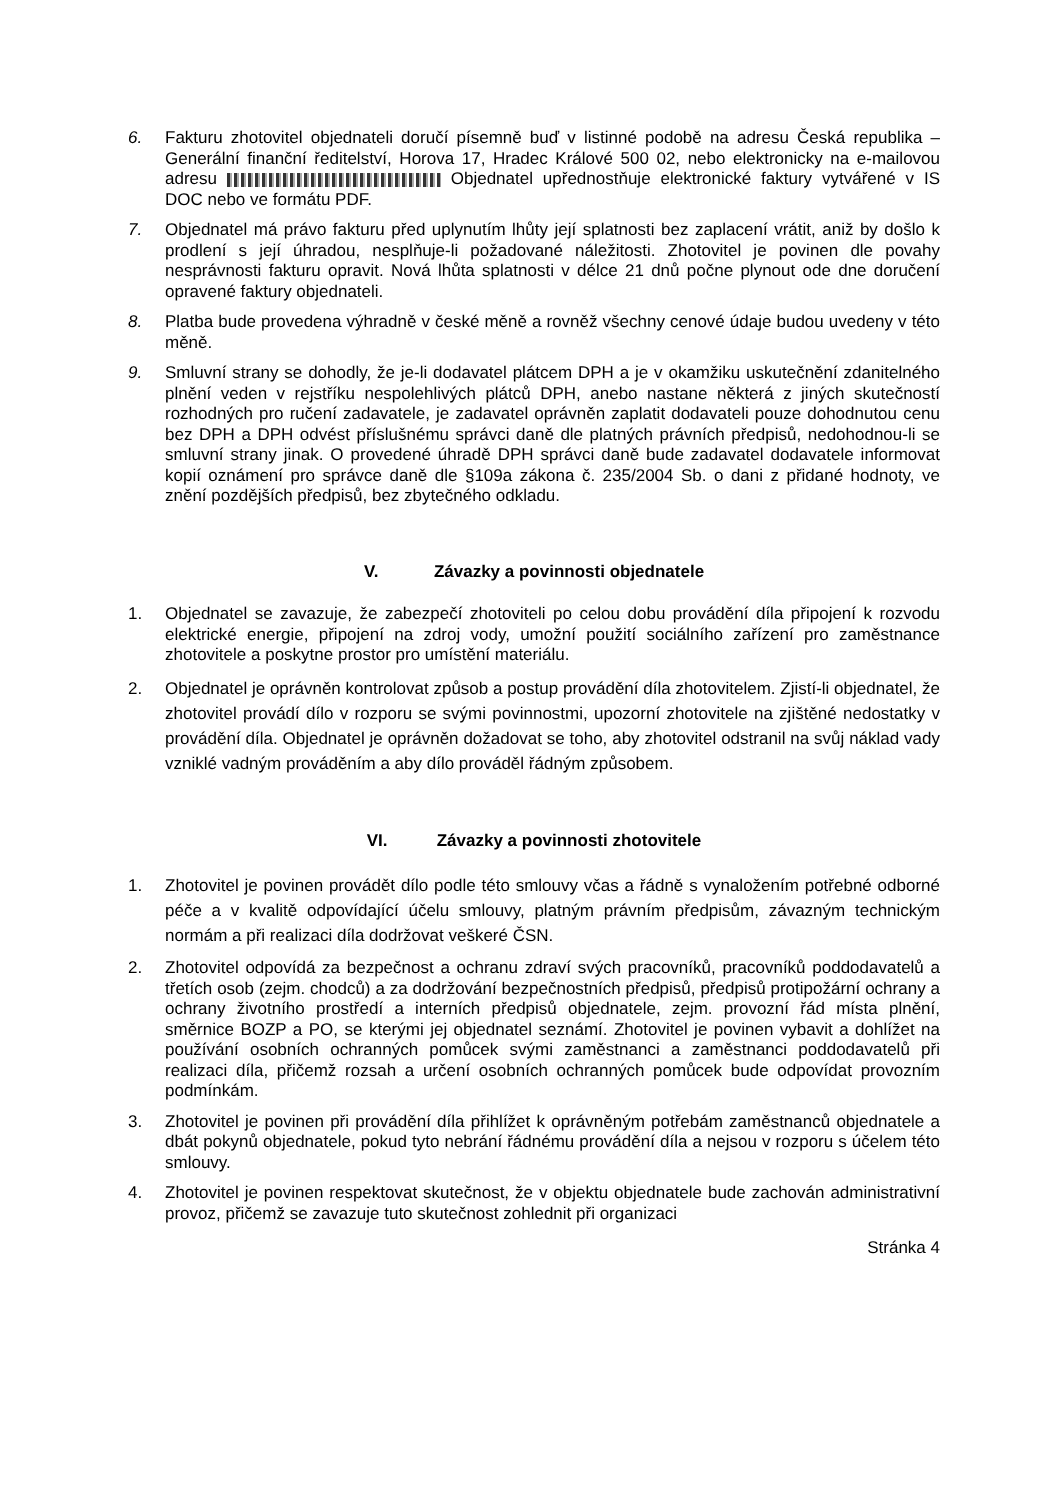6. Fakturu zhotovitel objednateli doručí písemně buď v listinné podobě na adresu Česká republika – Generální finanční ředitelství, Horova 17, Hradec Králové 500 02, nebo elektronicky na e-mailovou adresu Objednatel upřednostňuje elektronické faktury vytvářené v IS DOC nebo ve formátu PDF.
7. Objednatel má právo fakturu před uplynutím lhůty její splatnosti bez zaplacení vrátit, aniž by došlo k prodlení s její úhradou, nesplňuje-li požadované náležitosti. Zhotovitel je povinen dle povahy nesprávnosti fakturu opravit. Nová lhůta splatnosti v délce 21 dnů počne plynout ode dne doručení opravené faktury objednateli.
8. Platba bude provedena výhradně v české měně a rovněž všechny cenové údaje budou uvedeny v této měně.
9. Smluvní strany se dohodly, že je-li dodavatel plátcem DPH a je v okamžiku uskutečnění zdanitelného plnění veden v rejstříku nespolehlivých plátců DPH, anebo nastane některá z jiných skutečností rozhodných pro ručení zadavatele, je zadavatel oprávněn zaplatit dodavateli pouze dohodnutou cenu bez DPH a DPH odvést příslušnému správci daně dle platných právních předpisů, nedohodnou-li se smluvní strany jinak. O provedené úhradě DPH správci daně bude zadavatel dodavatele informovat kopií oznámení pro správce daně dle §109a zákona č. 235/2004 Sb. o dani z přidané hodnoty, ve znění pozdějších předpisů, bez zbytečného odkladu.
V. Závazky a povinnosti objednatele
1. Objednatel se zavazuje, že zabezpečí zhotoviteli po celou dobu provádění díla připojení k rozvodu elektrické energie, připojení na zdroj vody, umožní použití sociálního zařízení pro zaměstnance zhotovitele a poskytne prostor pro umístění materiálu.
2. Objednatel je oprávněn kontrolovat způsob a postup provádění díla zhotovitelem. Zjistí-li objednatel, že zhotovitel provádí dílo v rozporu se svými povinnostmi, upozorní zhotovitele na zjištěné nedostatky v provádění díla. Objednatel je oprávněn dožadovat se toho, aby zhotovitel odstranil na svůj náklad vady vzniklé vadným prováděním a aby dílo prováděl řádným způsobem.
VI. Závazky a povinnosti zhotovitele
1. Zhotovitel je povinen provádět dílo podle této smlouvy včas a řádně s vynaložením potřebné odborné péče a v kvalitě odpovídající účelu smlouvy, platným právním předpisům, závazným technickým normám a při realizaci díla dodržovat veškeré ČSN.
2. Zhotovitel odpovídá za bezpečnost a ochranu zdraví svých pracovníků, pracovníků poddodavatelů a třetích osob (zejm. chodců) a za dodržování bezpečnostních předpisů, předpisů protipožární ochrany a ochrany životního prostředí a interních předpisů objednatele, zejm. provozní řád místa plnění, směrnice BOZP a PO, se kterými jej objednatel seznámí. Zhotovitel je povinen vybavit a dohlížet na používání osobních ochranných pomůcek svými zaměstnanci a zaměstnanci poddodavatelů při realizaci díla, přičemž rozsah a určení osobních ochranných pomůcek bude odpovídat provozním podmínkám.
3. Zhotovitel je povinen při provádění díla přihlížet k oprávněným potřebám zaměstnanců objednatele a dbát pokynů objednatele, pokud tyto nebrání řádnému provádění díla a nejsou v rozporu s účelem této smlouvy.
4. Zhotovitel je povinen respektovat skutečnost, že v objektu objednatele bude zachován administrativní provoz, přičemž se zavazuje tuto skutečnost zohlednit při organizaci
Stránka 4